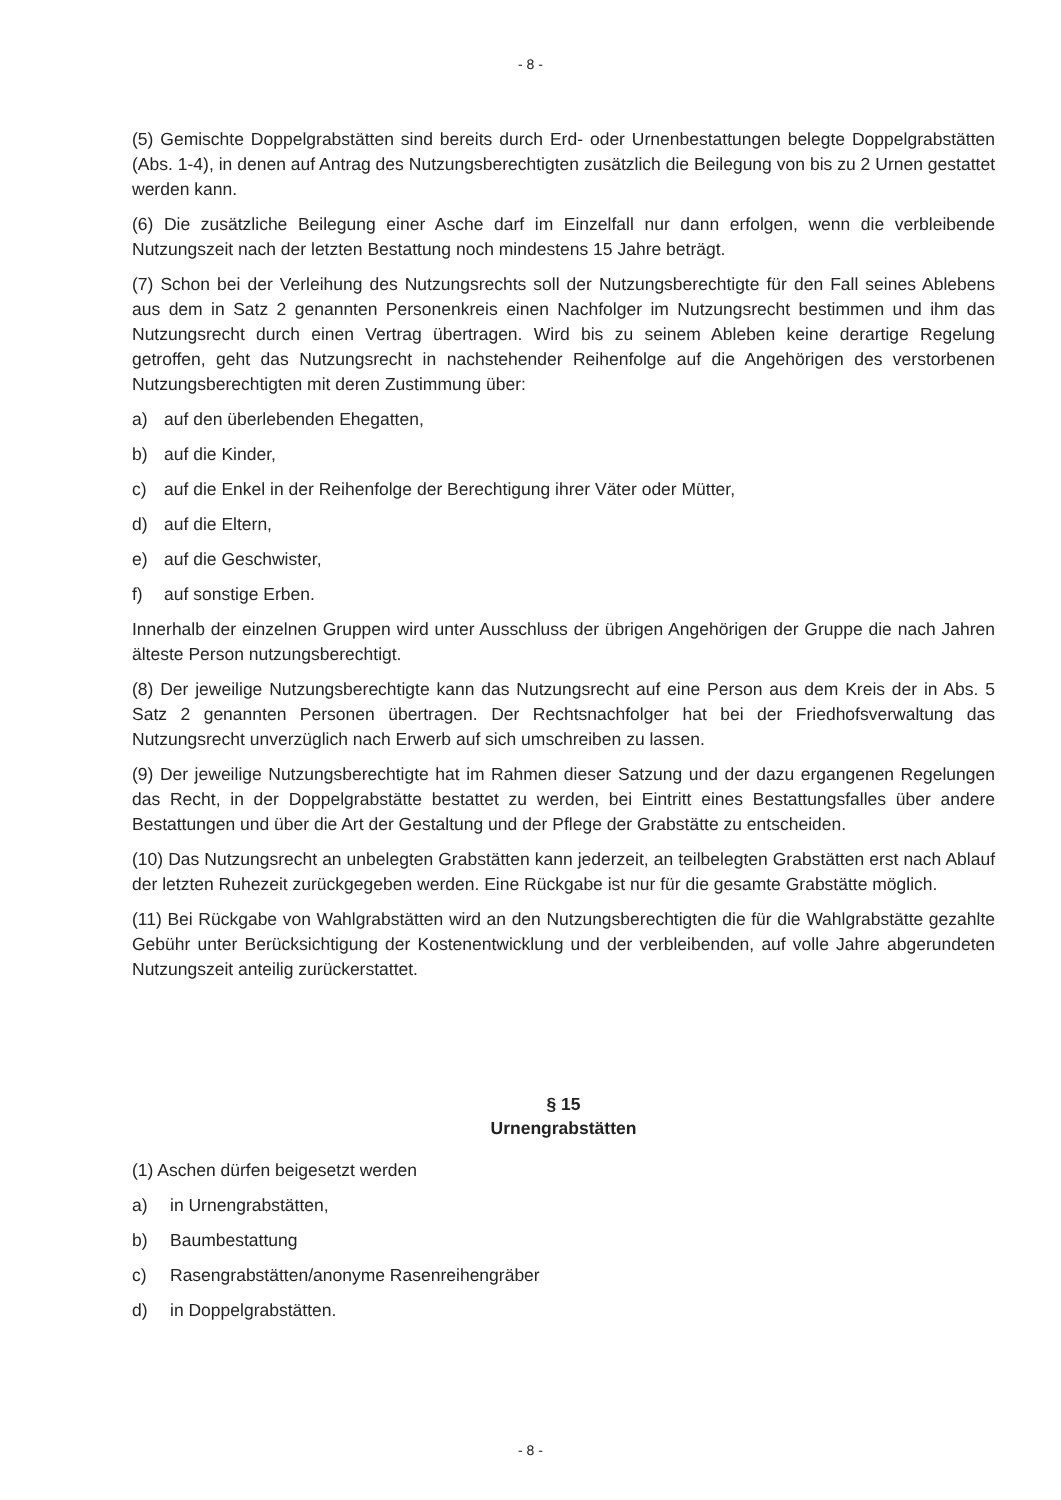- 8 -
(5) Gemischte Doppelgrabstätten sind bereits durch Erd- oder Urnenbestattungen belegte Doppelgrabstätten (Abs. 1-4), in denen auf Antrag des Nutzungsberechtigten zusätzlich die Beilegung von bis zu 2 Urnen gestattet werden kann.
(6) Die zusätzliche Beilegung einer Asche darf im Einzelfall nur dann erfolgen, wenn die verbleibende Nutzungszeit nach der letzten Bestattung noch mindestens 15 Jahre beträgt.
(7) Schon bei der Verleihung des Nutzungsrechts soll der Nutzungsberechtigte für den Fall seines Ablebens aus dem in Satz 2 genannten Personenkreis einen Nachfolger im Nutzungsrecht bestimmen und ihm das Nutzungsrecht durch einen Vertrag übertragen. Wird bis zu seinem Ableben keine derartige Regelung getroffen, geht das Nutzungsrecht in nachstehender Reihenfolge auf die Angehörigen des verstorbenen Nutzungsberechtigten mit deren Zustimmung über:
a) auf den überlebenden Ehegatten,
b) auf die Kinder,
c) auf die Enkel in der Reihenfolge der Berechtigung ihrer Väter oder Mütter,
d) auf die Eltern,
e) auf die Geschwister,
f) auf sonstige Erben.
Innerhalb der einzelnen Gruppen wird unter Ausschluss der übrigen Angehörigen der Gruppe die nach Jahren älteste Person nutzungsberechtigt.
(8) Der jeweilige Nutzungsberechtigte kann das Nutzungsrecht auf eine Person aus dem Kreis der in Abs. 5 Satz 2 genannten Personen übertragen. Der Rechtsnachfolger hat bei der Friedhofsverwaltung das Nutzungsrecht unverzüglich nach Erwerb auf sich umschreiben zu lassen.
(9) Der jeweilige Nutzungsberechtigte hat im Rahmen dieser Satzung und der dazu ergangenen Regelungen das Recht, in der Doppelgrabstätte bestattet zu werden, bei Eintritt eines Bestattungsfalles über andere Bestattungen und über die Art der Gestaltung und der Pflege der Grabstätte zu entscheiden.
(10) Das Nutzungsrecht an unbelegten Grabstätten kann jederzeit, an teilbelegten Grabstätten erst nach Ablauf der letzten Ruhezeit zurückgegeben werden. Eine Rückgabe ist nur für die gesamte Grabstätte möglich.
(11) Bei Rückgabe von Wahlgrabstätten wird an den Nutzungsberechtigten die für die Wahlgrabstätte gezahlte Gebühr unter Berücksichtigung der Kostenentwicklung und der verbleibenden, auf volle Jahre abgerundeten Nutzungszeit anteilig zurückerstattet.
§ 15
Urnengrabstätten
(1) Aschen dürfen beigesetzt werden
a) in Urnengrabstätten,
b) Baumbestattung
c) Rasengrabstätten/anonyme Rasenreihengräber
d) in Doppelgrabstätten.
- 8 -